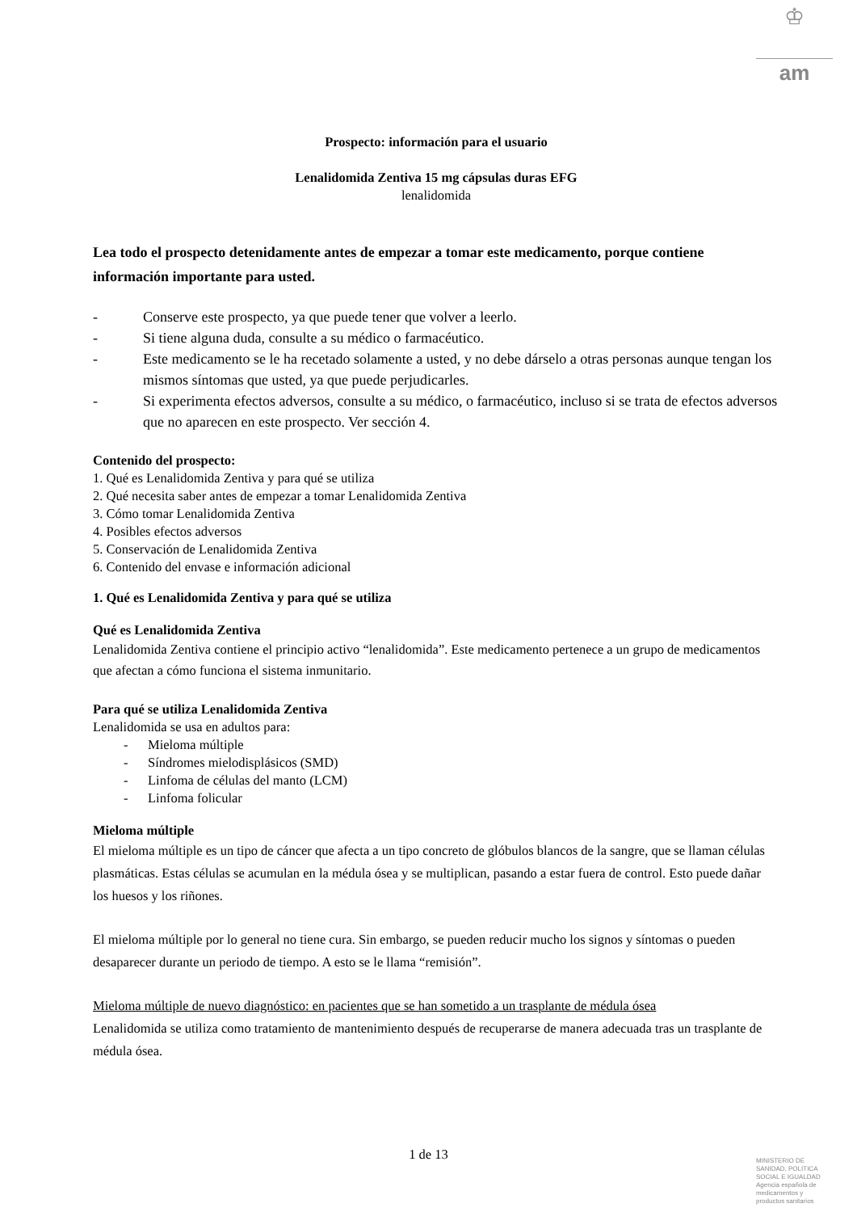♔
am
Prospecto: información para el usuario
Lenalidomida Zentiva 15 mg cápsulas duras EFG
lenalidomida
Lea todo el prospecto detenidamente antes de empezar a tomar este medicamento, porque contiene información importante para usted.
- Conserve este prospecto, ya que puede tener que volver a leerlo.
- Si tiene alguna duda, consulte a su médico o farmacéutico.
- Este medicamento se le ha recetado solamente a usted, y no debe dárselo a otras personas aunque tengan los mismos síntomas que usted, ya que puede perjudicarles.
- Si experimenta efectos adversos, consulte a su médico, o farmacéutico, incluso si se trata de efectos adversos que no aparecen en este prospecto. Ver sección 4.
Contenido del prospecto:
1. Qué es Lenalidomida Zentiva y para qué se utiliza
2. Qué necesita saber antes de empezar a tomar Lenalidomida Zentiva
3. Cómo tomar Lenalidomida Zentiva
4. Posibles efectos adversos
5. Conservación de Lenalidomida Zentiva
6. Contenido del envase e información adicional
1. Qué es Lenalidomida Zentiva y para qué se utiliza
Qué es Lenalidomida Zentiva
Lenalidomida Zentiva contiene el principio activo “lenalidomida”. Este medicamento pertenece a un grupo de medicamentos que afectan a cómo funciona el sistema inmunitario.
Para qué se utiliza Lenalidomida Zentiva
Lenalidomida se usa en adultos para:
- Mieloma múltiple
- Síndromes mielodisplásicos (SMD)
- Linfoma de células del manto (LCM)
- Linfoma folicular
Mieloma múltiple
El mieloma múltiple es un tipo de cáncer que afecta a un tipo concreto de glóbulos blancos de la sangre, que se llaman células plasmáticas. Estas células se acumulan en la médula ósea y se multiplican, pasando a estar fuera de control. Esto puede dañar los huesos y los riñones.
El mieloma múltiple por lo general no tiene cura. Sin embargo, se pueden reducir mucho los signos y síntomas o pueden desaparecer durante un periodo de tiempo. A esto se le llama “remisión”.
Mieloma múltiple de nuevo diagnóstico: en pacientes que se han sometido a un trasplante de médula ósea
Lenalidomida se utiliza como tratamiento de mantenimiento después de recuperarse de manera adecuada tras un trasplante de médula ósea.
1 de 13
MINISTERIO DE
SANIDAD, POLITICA
SOCIAL E IGUALDAD
Agencia española de
medicamentos y
productos sanitarios